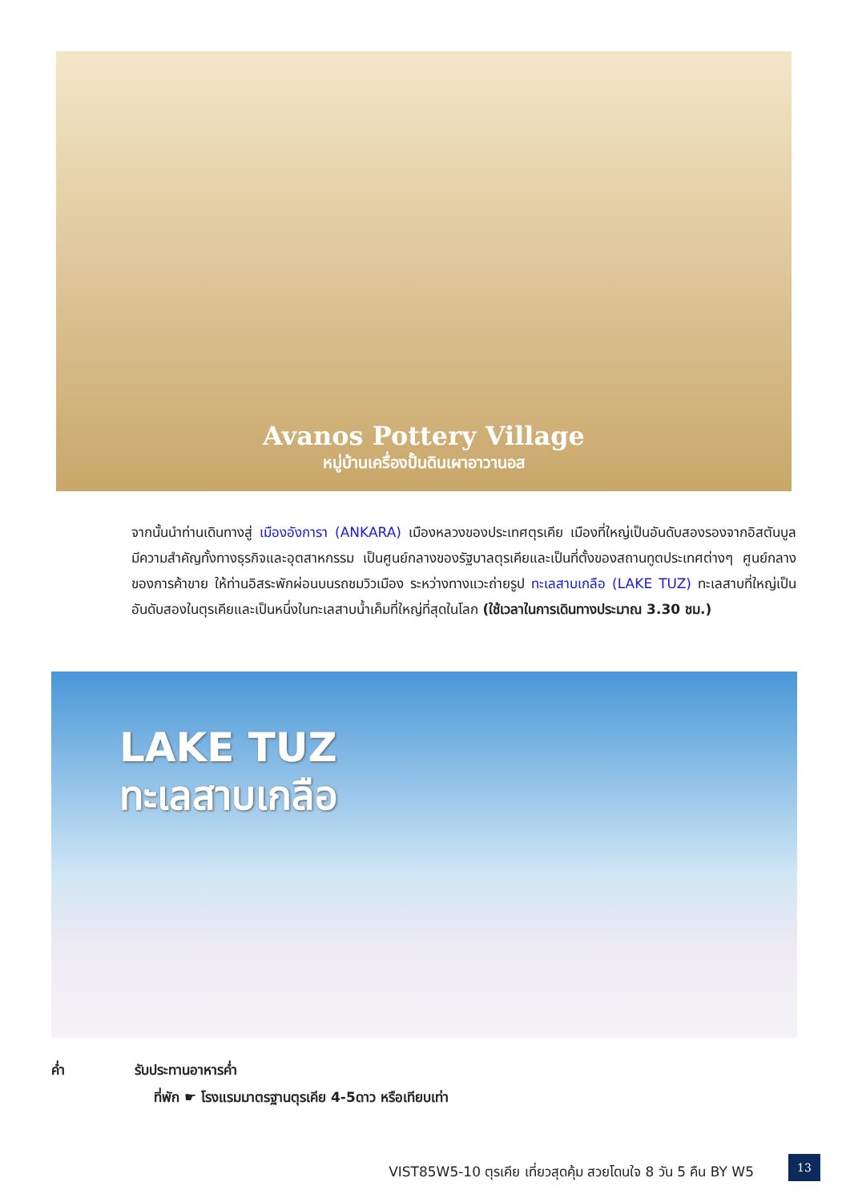Avanos Pottery Village
หมู่บ้านเครื่องปั้นดินเผาอาวานอส
จากนั้นนำท่านเดินทางสู่ เมืองอังการา (ANKARA) เมืองหลวงของประเทศตุรเคีย เมืองที่ใหญ่เป็นอันดับสองรองจากอิสตันบูล มีความสำคัญทั้งทางธุรกิจและอุตสาหกรรม เป็นศูนย์กลางของรัฐบาลตุรเคียและเป็นที่ตั้งของสถานทูตประเทศต่างๆ ศูนย์กลางของการค้าขาย ให้ท่านอิสระพักผ่อนบนรถชมวิวเมือง ระหว่างทางแวะถ่ายรูป ทะเลสาบเกลือ (LAKE TUZ) ทะเลสาบที่ใหญ่เป็นอันดับสองในตุรเคียและเป็นหนึ่งในทะเลสาบน้ำเค็มที่ใหญ่ที่สุดในโลก (ใช้เวลาในการเดินทางประมาณ 3.30 ชม.)
LAKE TUZ
ทะเลสาบเกลือ
ค่ำ รับประทานอาหารค่ำ
ที่พัก ☛ โรงแรมมาตรฐานตุรเคีย 4-5ดาว หรือเทียบเท่า
VIST85W5-10 ตุรเคีย เที่ยวสุดคุ้ม สวยโดนใจ 8 วัน 5 คืน BY W5
13